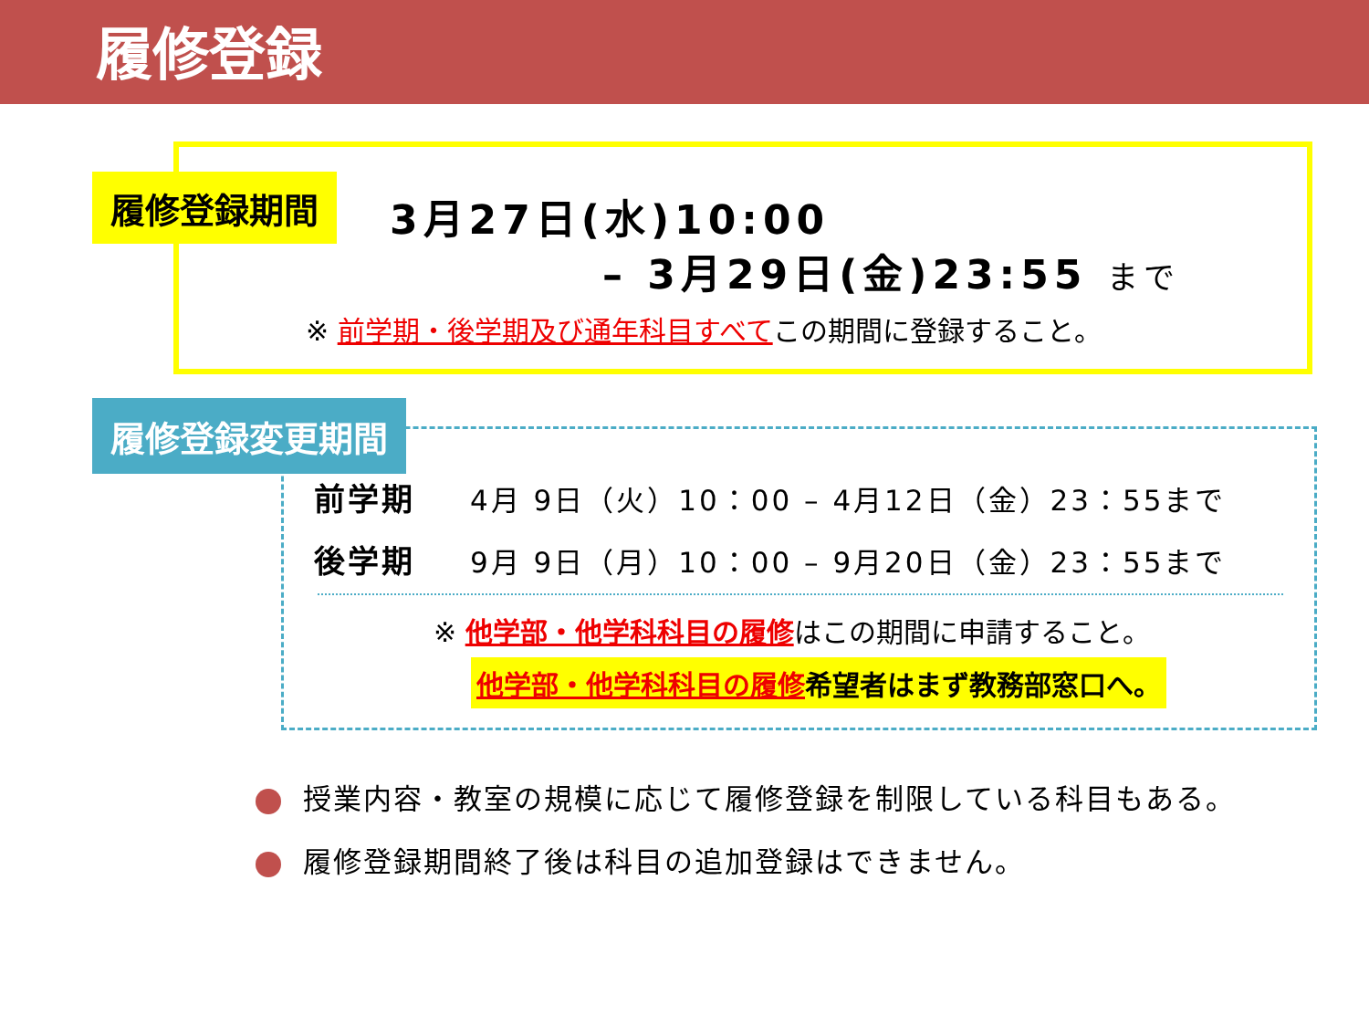履修登録
履修登録期間 3月27日(水)10:00
– 3月29日(金)23:55 まで
※ 前学期・後学期及び通年科目すべてこの期間に登録すること。
履修登録変更期間
前学期 4月 9日（火）10：00 – 4月12日（金）23：55まで
後学期 9月 9日（月）10：00 – 9月20日（金）23：55まで
※ 他学部・他学科科目の履修はこの期間に申請すること。
他学部・他学科科目の履修希望者はまず教務部窓口へ。
授業内容・教室の規模に応じて履修登録を制限している科目もある。
履修登録期間終了後は科目の追加登録はできません。